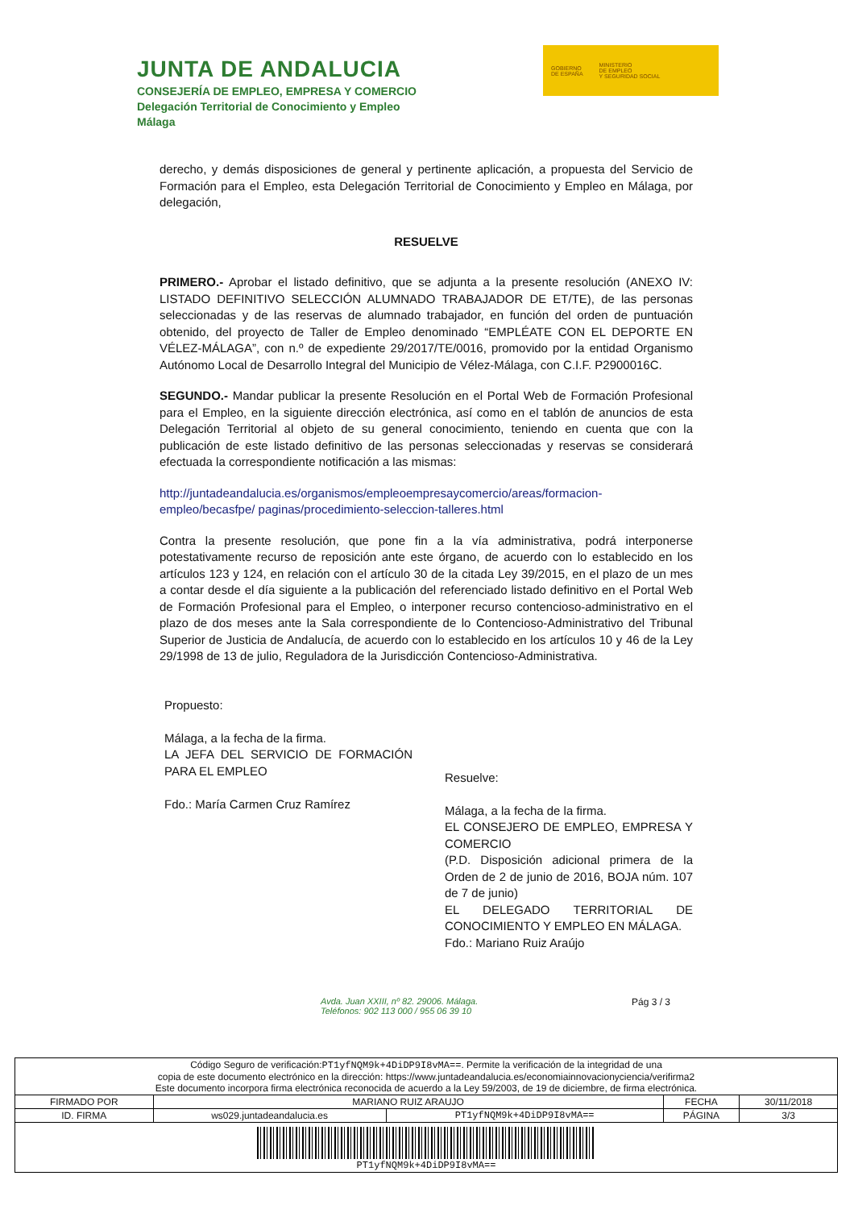JUNTA DE ANDALUCIA
CONSEJERÍA DE EMPLEO, EMPRESA Y COMERCIO
Delegación Territorial de Conocimiento y Empleo
Málaga
GOBIERNO
DE ESPAÑA
MINISTERIO
DE EMPLEO
Y SEGURIDAD SOCIAL
derecho, y demás disposiciones de general y pertinente aplicación, a propuesta del Servicio de Formación para el Empleo, esta Delegación Territorial de Conocimiento y Empleo en Málaga, por delegación,
RESUELVE
PRIMERO.- Aprobar el listado definitivo, que se adjunta a la presente resolución (ANEXO IV: LISTADO DEFINITIVO SELECCIÓN ALUMNADO TRABAJADOR DE ET/TE), de las personas seleccionadas y de las reservas de alumnado trabajador, en función del orden de puntuación obtenido, del proyecto de Taller de Empleo denominado “EMPLÉATE CON EL DEPORTE EN VÉLEZ-MÁLAGA”, con n.º de expediente 29/2017/TE/0016, promovido por la entidad Organismo Autónomo Local de Desarrollo Integral del Municipio de Vélez-Málaga, con C.I.F. P2900016C.
SEGUNDO.- Mandar publicar la presente Resolución en el Portal Web de Formación Profesional para el Empleo, en la siguiente dirección electrónica, así como en el tablón de anuncios de esta Delegación Territorial al objeto de su general conocimiento, teniendo en cuenta que con la publicación de este listado definitivo de las personas seleccionadas y reservas se considerará efectuada la correspondiente notificación a las mismas:
http://juntadeandalucia.es/organismos/empleoempresaycomercio/areas/formacion-empleo/becasfpe/ paginas/procedimiento-seleccion-talleres.html
Contra la presente resolución, que pone fin a la vía administrativa, podrá interponerse potestativamente recurso de reposición ante este órgano, de acuerdo con lo establecido en los artículos 123 y 124, en relación con el artículo 30 de la citada Ley 39/2015, en el plazo de un mes a contar desde el día siguiente a la publicación del referenciado listado definitivo en el Portal Web de Formación Profesional para el Empleo, o interponer recurso contencioso-administrativo en el plazo de dos meses ante la Sala correspondiente de lo Contencioso-Administrativo del Tribunal Superior de Justicia de Andalucía, de acuerdo con lo establecido en los artículos 10 y 46 de la Ley 29/1998 de 13 de julio, Reguladora de la Jurisdicción Contencioso-Administrativa.
Propuesto:
Málaga, a la fecha de la firma.
LA JEFA DEL SERVICIO DE FORMACIÓN PARA EL EMPLEO
Fdo.: María Carmen Cruz Ramírez
Resuelve:
Málaga, a la fecha de la firma.
EL CONSEJERO DE EMPLEO, EMPRESA Y COMERCIO
(P.D. Disposición adicional primera de la Orden de 2 de junio de 2016, BOJA núm. 107 de 7 de junio)
EL DELEGADO TERRITORIAL DE CONOCIMIENTO Y EMPLEO EN MÁLAGA.
Fdo.: Mariano Ruiz Araújo
Avda. Juan XXIII, nº 82. 29006. Málaga.
Teléfonos: 902 113 000 / 955 06 39 10
Pág 3 / 3
| Código Seguro de verificación: PT1yfNQM9k+4DiDP9I8vMA== . Permite la verificación de la integridad de una copia de este documento electrónico en la dirección: https://www.juntadeandalucia.es/economiainnovacionyciencia/verifirma2 Este documento incorpora firma electrónica reconocida de acuerdo a la Ley 59/2003, de 19 de diciembre, de firma electrónica. | | | | |
| FIRMADO POR | MARIANO RUIZ ARAUJO | | FECHA | 30/11/2018 |
| ID. FIRMA | ws029.juntadeandalucia.es | PT1yfNQM9k+4DiDP9I8vMA== | PÁGINA | 3/3 |
| PT1yfNQM9k+4DiDP9I8vMA== | | | | |